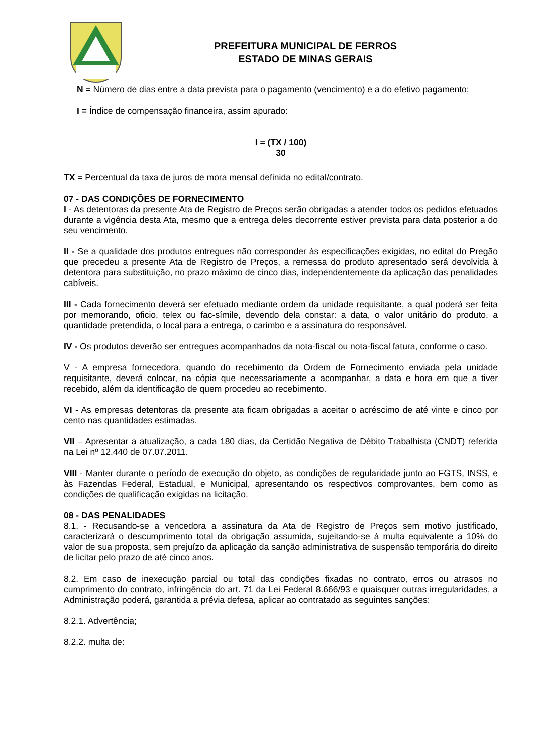PREFEITURA MUNICIPAL DE FERROS
ESTADO DE MINAS GERAIS
N = Número de dias entre a data prevista para o pagamento (vencimento) e a do efetivo pagamento;
I = Índice de compensação financeira, assim apurado:
I = (TX / 100)
30
TX = Percentual da taxa de juros de mora mensal definida no edital/contrato.
07 - DAS CONDIÇÕES DE FORNECIMENTO
I - As detentoras da presente Ata de Registro de Preços serão obrigadas a atender todos os pedidos efetuados durante a vigência desta Ata, mesmo que a entrega deles decorrente estiver prevista para data posterior a do seu vencimento.
II - Se a qualidade dos produtos entregues não corresponder às especificações exigidas, no edital do Pregão que precedeu a presente Ata de Registro de Preços, a remessa do produto apresentado será devolvida à detentora para substituição, no prazo máximo de cinco dias, independentemente da aplicação das penalidades cabíveis.
III - Cada fornecimento deverá ser efetuado mediante ordem da unidade requisitante, a qual poderá ser feita por memorando, oficio, telex ou fac-símile, devendo dela constar: a data, o valor unitário do produto, a quantidade pretendida, o local para a entrega, o carimbo e a assinatura do responsável.
IV - Os produtos deverão ser entregues acompanhados da nota-fiscal ou nota-fiscal fatura, conforme o caso.
V - A empresa fornecedora, quando do recebimento da Ordem de Fornecimento enviada pela unidade requisitante, deverá colocar, na cópia que necessariamente a acompanhar, a data e hora em que a tiver recebido, além da identificação de quem procedeu ao recebimento.
VI - As empresas detentoras da presente ata ficam obrigadas a aceitar o acréscimo de até vinte e cinco por cento nas quantidades estimadas.
VII – Apresentar a atualização, a cada 180 dias, da Certidão Negativa de Débito Trabalhista (CNDT) referida na Lei nº 12.440 de 07.07.2011.
VIII - Manter durante o período de execução do objeto, as condições de regularidade junto ao FGTS, INSS, e às Fazendas Federal, Estadual, e Municipal, apresentando os respectivos comprovantes, bem como as condições de qualificação exigidas na licitação.
08 - DAS PENALIDADES
8.1. - Recusando-se a vencedora a assinatura da Ata de Registro de Preços sem motivo justificado, caracterizará o descumprimento total da obrigação assumida, sujeitando-se á multa equivalente a 10% do valor de sua proposta, sem prejuízo da aplicação da sanção administrativa de suspensão temporária do direito de licitar pelo prazo de até cinco anos.
8.2. Em caso de inexecução parcial ou total das condições fixadas no contrato, erros ou atrasos no cumprimento do contrato, infringência do art. 71 da Lei Federal 8.666/93 e quaisquer outras irregularidades, a Administração poderá, garantida a prévia defesa, aplicar ao contratado as seguintes sanções:
8.2.1. Advertência;
8.2.2. multa de: